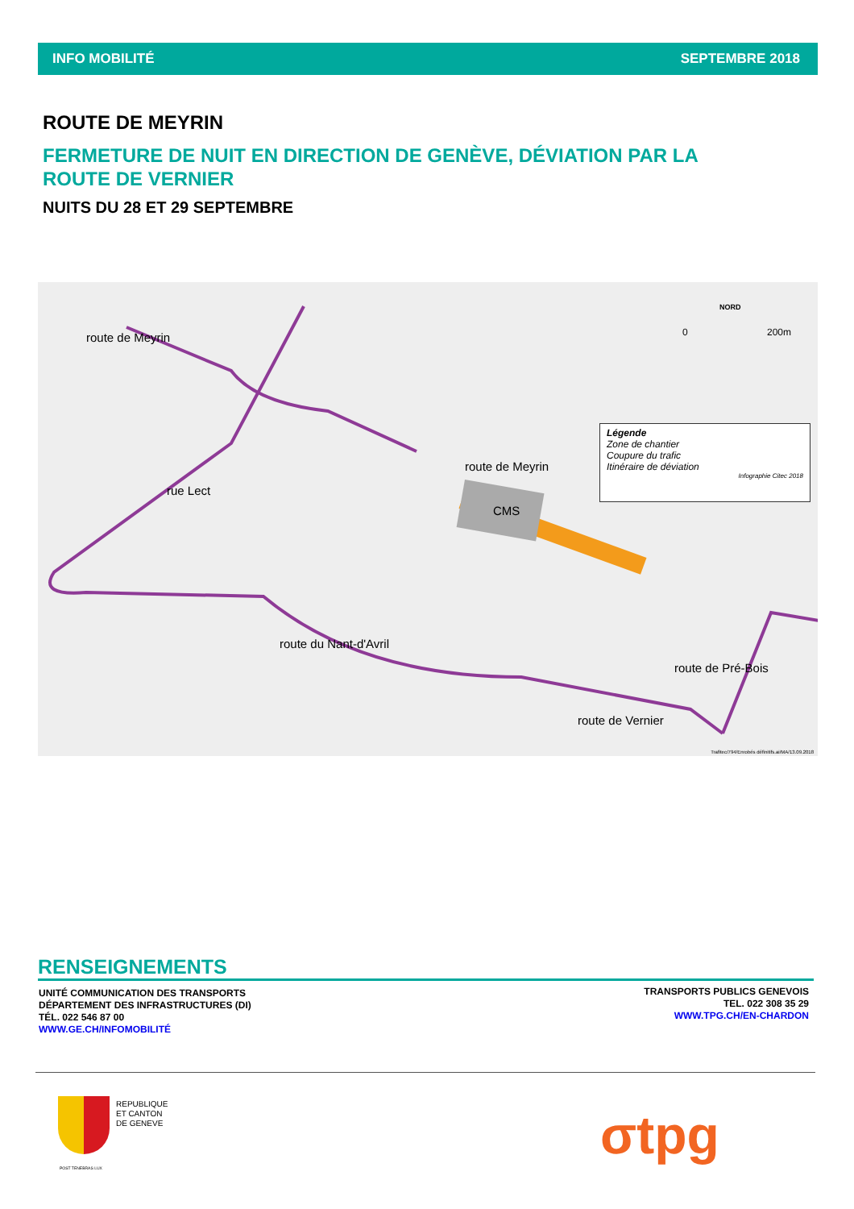INFO MOBILITÉ SEPTEMBRE 2018
ROUTE DE MEYRIN
FERMETURE DE NUIT EN DIRECTION DE GENÈVE, DÉVIATION PAR LA ROUTE DE VERNIER
NUITS DU 28 ET 29 SEPTEMBRE
route de Meyrin
rue Lect
route de Meyrin
CMS
route du Nant-d'Avril
route de Vernier
route de Pré-Bois
NORD
0 200m
Légende
Zone de chantier
Coupure du trafic
Itinéraire de déviation
Infographie Citec 2018
Trafitec/794/Enrobés définitifs.ai/MA/13.09.2018
RENSEIGNEMENTS
UNITÉ COMMUNICATION DES TRANSPORTS
DÉPARTEMENT DES INFRASTRUCTURES (DI)
TÉL. 022 546 87 00
WWW.GE.CH/INFOMOBILITÉ
TRANSPORTS PUBLICS GENEVOIS
TEL. 022 308 35 29
WWW.TPG.CH/EN-CHARDON
REPUBLIQUE
ET CANTON
DE GENEVE
POST TENEBRAS LUX σtpg